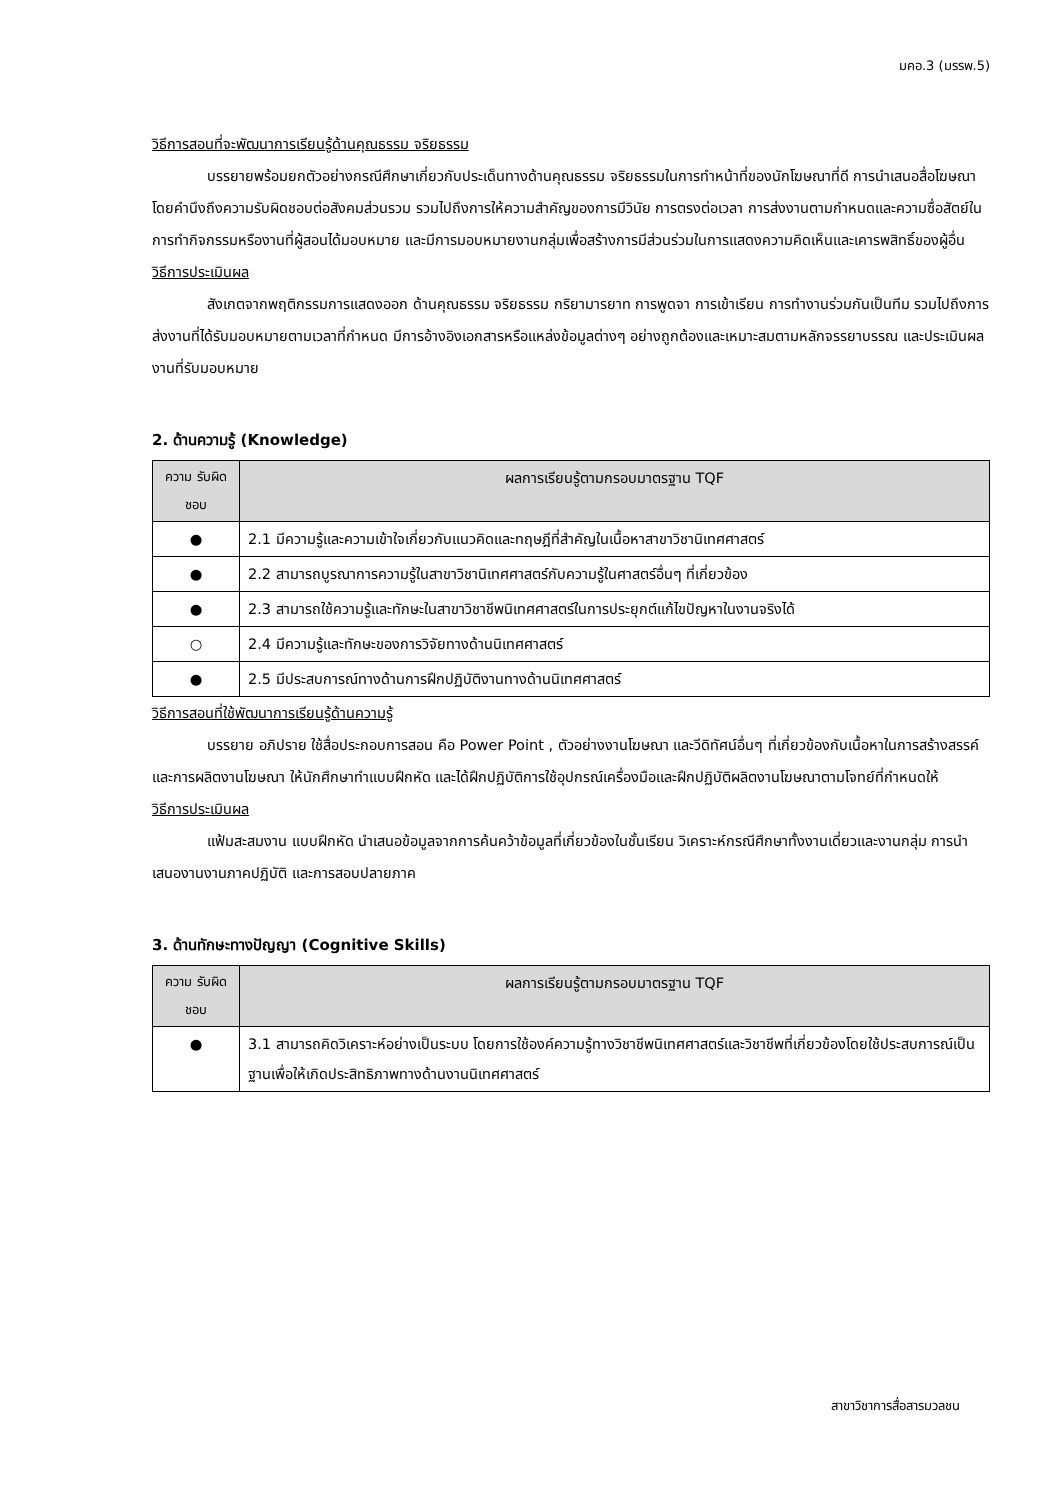มคอ.3 (มรรพ.5)
วิธีการสอนที่จะพัฒนาการเรียนรู้ด้านคุณธรรม จริยธรรม
บรรยายพร้อมยกตัวอย่างกรณีศึกษาเกี่ยวกับประเด็นทางด้านคุณธรรม จริยธรรมในการทำหน้าที่ของนักโฆษณาที่ดี การนำเสนอสื่อโฆษณาโดยคำนึงถึงความรับผิดชอบต่อสังคมส่วนรวม รวมไปถึงการให้ความสำคัญของการมีวินัย การตรงต่อเวลา การส่งงานตามกำหนดและความซื่อสัตย์ในการทำกิจกรรมหรืองานที่ผู้สอนได้มอบหมาย และมีการมอบหมายงานกลุ่มเพื่อสร้างการมีส่วนร่วมในการแสดงความคิดเห็นและเคารพสิทธิ์ของผู้อื่น
วิธีการประเมินผล
สังเกตจากพฤติกรรมการแสดงออก ด้านคุณธรรม จริยธรรม กริยามารยาท การพูดจา การเข้าเรียน การทำงานร่วมกันเป็นทีม รวมไปถึงการส่งงานที่ได้รับมอบหมายตามเวลาที่กำหนด มีการอ้างอิงเอกสารหรือแหล่งข้อมูลต่างๆ อย่างถูกต้องและเหมาะสมตามหลักจรรยาบรรณ และประเมินผลงานที่รับมอบหมาย
2. ด้านความรู้ (Knowledge)
| ความ รับผิดชอบ | ผลการเรียนรู้ตามกรอบมาตรฐาน TQF |
| --- | --- |
| ● | 2.1 มีความรู้และความเข้าใจเกี่ยวกับแนวคิดและทฤษฎีที่สำคัญในเนื้อหาสาขาวิชานิเทศศาสตร์ |
| ● | 2.2 สามารถบูรณาการความรู้ในสาขาวิชานิเทศศาสตร์กับความรู้ในศาสตร์อื่นๆ ที่เกี่ยวข้อง |
| ● | 2.3 สามารถใช้ความรู้และทักษะในสาขาวิชาชีพนิเทศศาสตร์ในการประยุกต์แก้ไขปัญหาในงานจริงได้ |
| ○ | 2.4 มีความรู้และทักษะของการวิจัยทางด้านนิเทศศาสตร์ |
| ● | 2.5 มีประสบการณ์ทางด้านการฝึกปฏิบัติงานทางด้านนิเทศศาสตร์ |
วิธีการสอนที่ใช้พัฒนาการเรียนรู้ด้านความรู้
บรรยาย อภิปราย ใช้สื่อประกอบการสอน คือ Power Point , ตัวอย่างงานโฆษณา และวีดิทัศน์อื่นๆ ที่เกี่ยวข้องกับเนื้อหาในการสร้างสรรค์และการผลิตงานโฆษณา ให้นักศึกษาทำแบบฝึกหัด และได้ฝึกปฏิบัติการใช้อุปกรณ์เครื่องมือและฝึกปฏิบัติผลิตงานโฆษณาตามโจทย์ที่กำหนดให้
วิธีการประเมินผล
แฟ้มสะสมงาน แบบฝึกหัด นำเสนอข้อมูลจากการค้นคว้าข้อมูลที่เกี่ยวข้องในชั้นเรียน วิเคราะห์กรณีศึกษาทั้งงานเดี่ยวและงานกลุ่ม การนำเสนองานงานภาคปฏิบัติ และการสอบปลายภาค
3. ด้านทักษะทางปัญญา (Cognitive Skills)
| ความ รับผิดชอบ | ผลการเรียนรู้ตามกรอบมาตรฐาน TQF |
| --- | --- |
| ● | 3.1 สามารถคิดวิเคราะห์อย่างเป็นระบบ โดยการใช้องค์ความรู้ทางวิชาชีพนิเทศศาสตร์และวิชาชีพที่เกี่ยวข้องโดยใช้ประสบการณ์เป็นฐานเพื่อให้เกิดประสิทธิภาพทางด้านงานนิเทศศาสตร์ |
สาขาวิชาการสื่อสารมวลชน